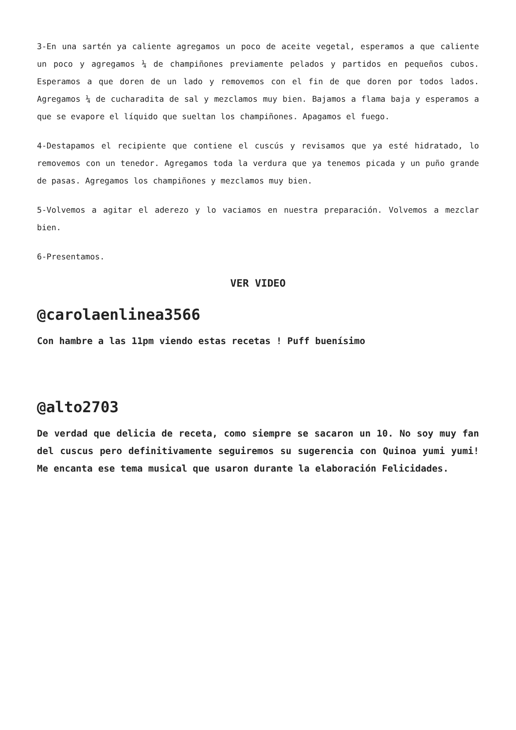3-En una sartén ya caliente agregamos un poco de aceite vegetal, esperamos a que caliente un poco y agregamos ¼ de champiñones previamente pelados y partidos en pequeños cubos. Esperamos a que doren de un lado y removemos con el fin de que doren por todos lados. Agregamos ¼ de cucharadita de sal y mezclamos muy bien. Bajamos a flama baja y esperamos a que se evapore el líquido que sueltan los champiñones. Apagamos el fuego.
4-Destapamos el recipiente que contiene el cuscús y revisamos que ya esté hidratado, lo removemos con un tenedor. Agregamos toda la verdura que ya tenemos picada y un puño grande de pasas. Agregamos los champiñones y mezclamos muy bien.
5-Volvemos a agitar el aderezo y lo vaciamos en nuestra preparación. Volvemos a mezclar bien.
6-Presentamos.
VER VIDEO
@carolaenlinea3566
Con hambre a las 11pm viendo estas recetas ! Puff buenísimo
@alto2703
De verdad que delicia de receta, como siempre se sacaron un 10. No soy muy fan del cuscus pero definitivamente seguiremos su sugerencia con Quinoa yumi yumi! Me encanta ese tema musical que usaron durante la elaboración Felicidades.